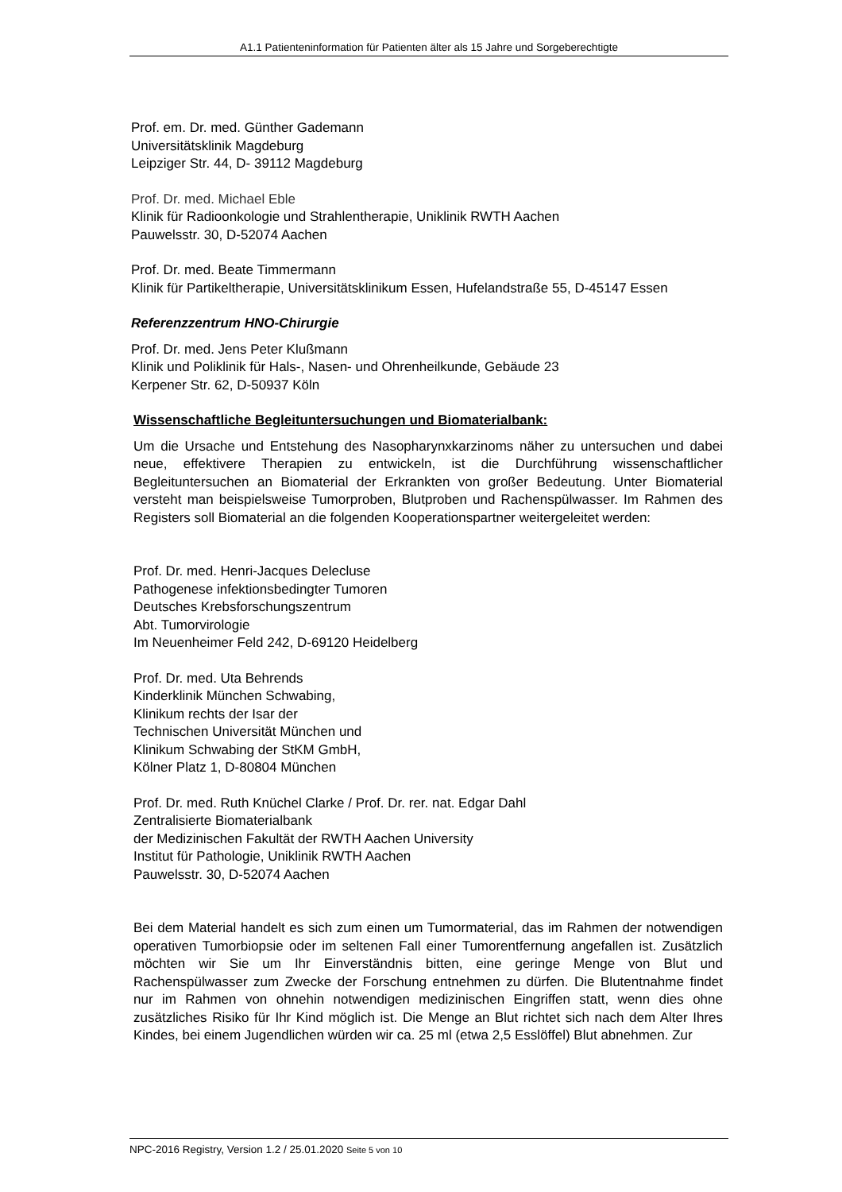A1.1 Patienteninformation für Patienten älter als 15 Jahre und Sorgeberechtigte
Prof. em. Dr. med. Günther Gademann
Universitätsklinik Magdeburg
Leipziger Str. 44, D- 39112 Magdeburg
Prof. Dr. med. Michael Eble
Klinik für Radioonkologie und Strahlentherapie, Uniklinik RWTH Aachen
Pauwelsstr. 30, D-52074 Aachen
Prof. Dr. med. Beate Timmermann
Klinik für Partikeltherapie, Universitätsklinikum Essen, Hufelandstraße 55, D-45147 Essen
Referenzzentrum HNO-Chirurgie
Prof. Dr. med. Jens Peter Klußmann
Klinik und Poliklinik für Hals-, Nasen- und Ohrenheilkunde, Gebäude 23
Kerpener Str. 62, D-50937 Köln
Wissenschaftliche Begleituntersuchungen und Biomaterialbank:
Um die Ursache und Entstehung des Nasopharynxkarzinoms näher zu untersuchen und dabei neue, effektivere Therapien zu entwickeln, ist die Durchführung wissenschaftlicher Begleituntersuchen an Biomaterial der Erkrankten von großer Bedeutung. Unter Biomaterial versteht man beispielsweise Tumorproben, Blutproben und Rachenspülwasser. Im Rahmen des Registers soll Biomaterial an die folgenden Kooperationspartner weitergeleitet werden:
Prof. Dr. med. Henri-Jacques Delecluse
Pathogenese infektionsbedingter Tumoren
Deutsches Krebsforschungszentrum
Abt. Tumorvirologie
Im Neuenheimer Feld 242, D-69120 Heidelberg
Prof. Dr. med. Uta Behrends
Kinderklinik München Schwabing,
Klinikum rechts der Isar der
Technischen Universität München und
Klinikum Schwabing der StKM GmbH,
Kölner Platz 1, D-80804 München
Prof. Dr. med. Ruth Knüchel Clarke / Prof. Dr. rer. nat. Edgar Dahl
Zentralisierte Biomaterialbank
der Medizinischen Fakultät der RWTH Aachen University
Institut für Pathologie, Uniklinik RWTH Aachen
Pauwelsstr. 30, D-52074 Aachen
Bei dem Material handelt es sich zum einen um Tumormaterial, das im Rahmen der notwendigen operativen Tumorbiopsie oder im seltenen Fall einer Tumorentfernung angefallen ist. Zusätzlich möchten wir Sie um Ihr Einverständnis bitten, eine geringe Menge von Blut und Rachenspülwasser zum Zwecke der Forschung entnehmen zu dürfen. Die Blutentnahme findet nur im Rahmen von ohnehin notwendigen medizinischen Eingriffen statt, wenn dies ohne zusätzliches Risiko für Ihr Kind möglich ist. Die Menge an Blut richtet sich nach dem Alter Ihres Kindes, bei einem Jugendlichen würden wir ca. 25 ml (etwa 2,5 Esslöffel) Blut abnehmen. Zur
NPC-2016 Registry, Version 1.2 / 25.01.2020 Seite 5 von 10